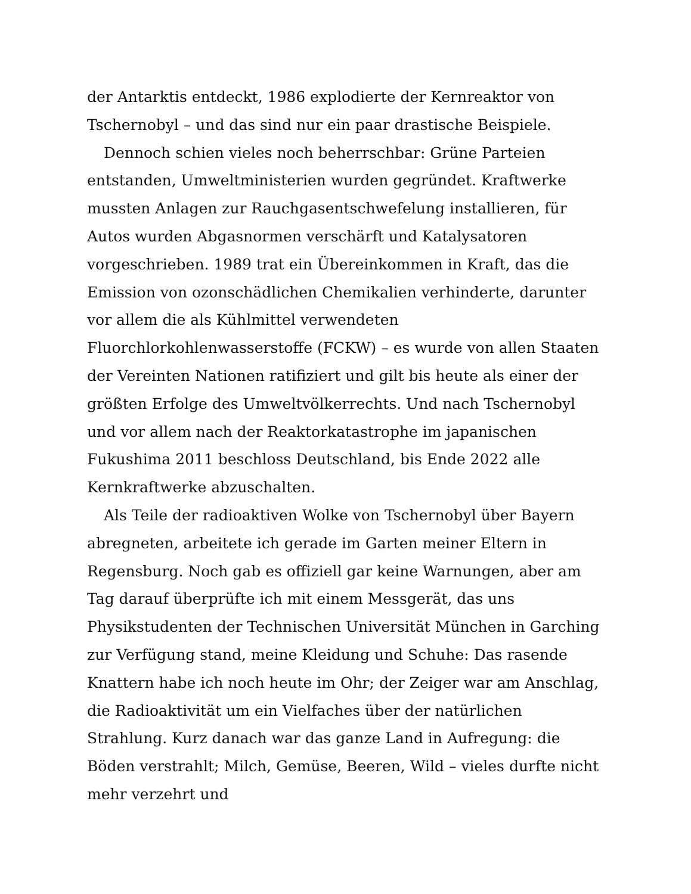der Antarktis entdeckt, 1986 explodierte der Kernreaktor von Tschernobyl – und das sind nur ein paar drastische Beispiele.
Dennoch schien vieles noch beherrschbar: Grüne Parteien entstanden, Umweltministerien wurden gegründet. Kraftwerke mussten Anlagen zur Rauchgasentschwefelung installieren, für Autos wurden Abgasnormen verschärft und Katalysatoren vorgeschrieben. 1989 trat ein Übereinkommen in Kraft, das die Emission von ozonschädlichen Chemikalien verhinderte, darunter vor allem die als Kühlmittel verwendeten Fluorchlorkohlenwasserstoffe (FCKW) – es wurde von allen Staaten der Vereinten Nationen ratifiziert und gilt bis heute als einer der größten Erfolge des Umweltvölkerrechts. Und nach Tschernobyl und vor allem nach der Reaktorkatastrophe im japanischen Fukushima 2011 beschloss Deutschland, bis Ende 2022 alle Kernkraftwerke abzuschalten.
Als Teile der radioaktiven Wolke von Tschernobyl über Bayern abregneten, arbeitete ich gerade im Garten meiner Eltern in Regensburg. Noch gab es offiziell gar keine Warnungen, aber am Tag darauf überprüfte ich mit einem Messgerät, das uns Physikstudenten der Technischen Universität München in Garching zur Verfügung stand, meine Kleidung und Schuhe: Das rasende Knattern habe ich noch heute im Ohr; der Zeiger war am Anschlag, die Radioaktivität um ein Vielfaches über der natürlichen Strahlung. Kurz danach war das ganze Land in Aufregung: die Böden verstrahlt; Milch, Gemüse, Beeren, Wild – vieles durfte nicht mehr verzehrt und